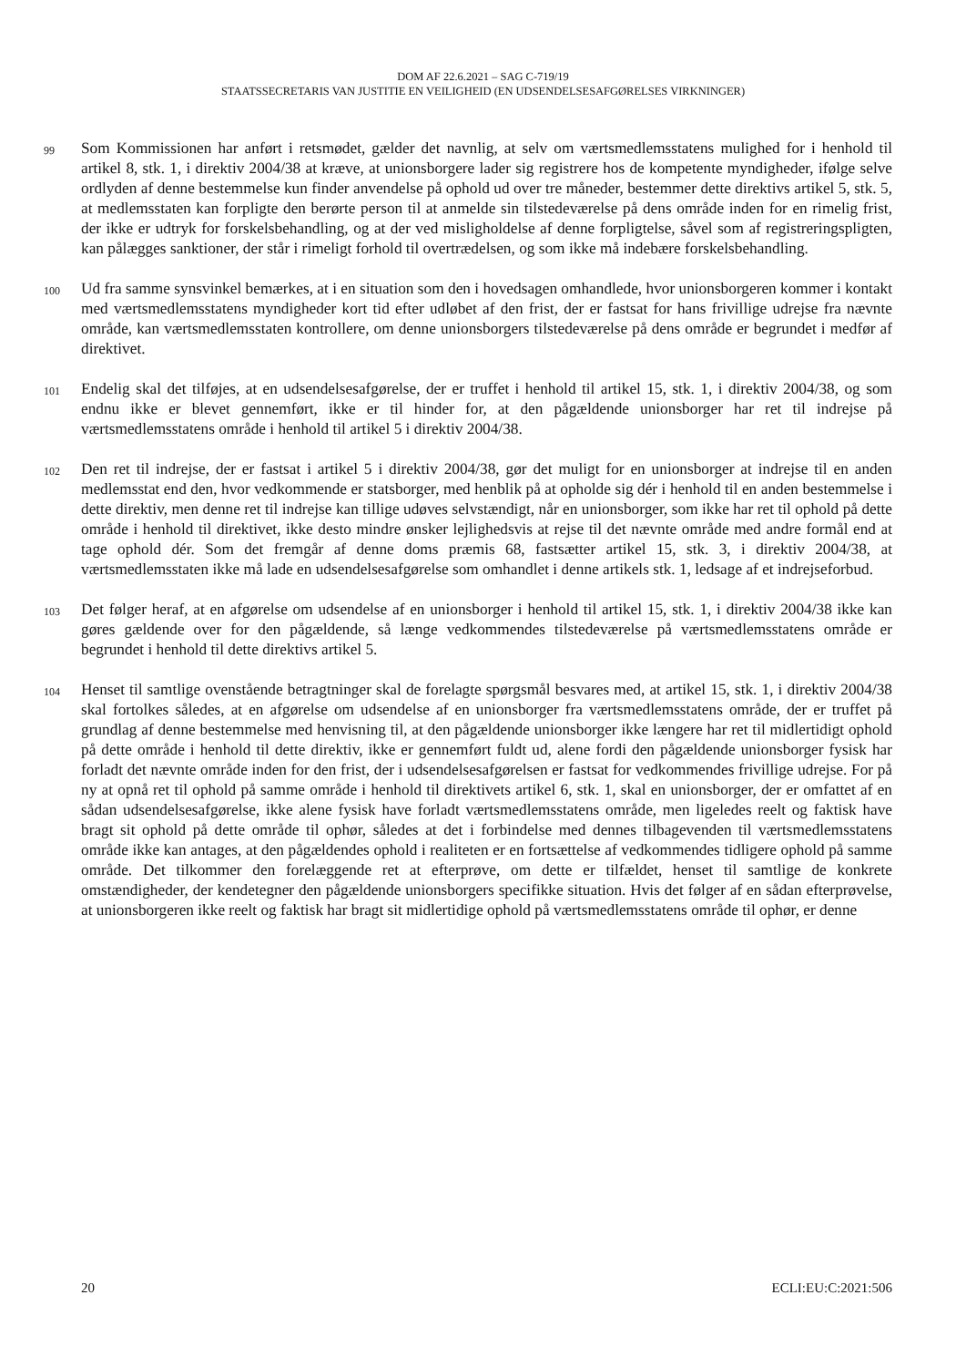DOM AF 22.6.2021 – SAG C-719/19
STAATSSECRETARIS VAN JUSTITIE EN VEILIGHEID (EN UDSENDELSESAFGØRELSES VIRKNINGER)
99 Som Kommissionen har anført i retsmødet, gælder det navnlig, at selv om værtsmedlemsstatens mulighed for i henhold til artikel 8, stk. 1, i direktiv 2004/38 at kræve, at unionsborgere lader sig registrere hos de kompetente myndigheder, ifølge selve ordlyden af denne bestemmelse kun finder anvendelse på ophold ud over tre måneder, bestemmer dette direktivs artikel 5, stk. 5, at medlemsstaten kan forpligte den berørte person til at anmelde sin tilstedeværelse på dens område inden for en rimelig frist, der ikke er udtryk for forskelsbehandling, og at der ved misligholdelse af denne forpligtelse, såvel som af registreringspligten, kan pålægges sanktioner, der står i rimeligt forhold til overtrædelsen, og som ikke må indebære forskelsbehandling.
100 Ud fra samme synsvinkel bemærkes, at i en situation som den i hovedsagen omhandlede, hvor unionsborgeren kommer i kontakt med værtsmedlemsstatens myndigheder kort tid efter udløbet af den frist, der er fastsat for hans frivillige udrejse fra nævnte område, kan værtsmedlemsstaten kontrollere, om denne unionsborgers tilstedeværelse på dens område er begrundet i medfør af direktivet.
101 Endelig skal det tilføjes, at en udsendelsesafgørelse, der er truffet i henhold til artikel 15, stk. 1, i direktiv 2004/38, og som endnu ikke er blevet gennemført, ikke er til hinder for, at den pågældende unionsborger har ret til indrejse på værtsmedlemsstatens område i henhold til artikel 5 i direktiv 2004/38.
102 Den ret til indrejse, der er fastsat i artikel 5 i direktiv 2004/38, gør det muligt for en unionsborger at indrejse til en anden medlemsstat end den, hvor vedkommende er statsborger, med henblik på at opholde sig dér i henhold til en anden bestemmelse i dette direktiv, men denne ret til indrejse kan tillige udøves selvstændigt, når en unionsborger, som ikke har ret til ophold på dette område i henhold til direktivet, ikke desto mindre ønsker lejlighedsvis at rejse til det nævnte område med andre formål end at tage ophold dér. Som det fremgår af denne doms præmis 68, fastsætter artikel 15, stk. 3, i direktiv 2004/38, at værtsmedlemsstaten ikke må lade en udsendelsesafgørelse som omhandlet i denne artikels stk. 1, ledsage af et indrejseforbud.
103 Det følger heraf, at en afgørelse om udsendelse af en unionsborger i henhold til artikel 15, stk. 1, i direktiv 2004/38 ikke kan gøres gældende over for den pågældende, så længe vedkommendes tilstedeværelse på værtsmedlemsstatens område er begrundet i henhold til dette direktivs artikel 5.
104 Henset til samtlige ovenstående betragtninger skal de forelagte spørgsmål besvares med, at artikel 15, stk. 1, i direktiv 2004/38 skal fortolkes således, at en afgørelse om udsendelse af en unionsborger fra værtsmedlemsstatens område, der er truffet på grundlag af denne bestemmelse med henvisning til, at den pågældende unionsborger ikke længere har ret til midlertidigt ophold på dette område i henhold til dette direktiv, ikke er gennemført fuldt ud, alene fordi den pågældende unionsborger fysisk har forladt det nævnte område inden for den frist, der i udsendelsesafgørelsen er fastsat for vedkommendes frivillige udrejse. For på ny at opnå ret til ophold på samme område i henhold til direktivets artikel 6, stk. 1, skal en unionsborger, der er omfattet af en sådan udsendelsesafgørelse, ikke alene fysisk have forladt værtsmedlemsstatens område, men ligeledes reelt og faktisk have bragt sit ophold på dette område til ophør, således at det i forbindelse med dennes tilbagevenden til værtsmedlemsstatens område ikke kan antages, at den pågældendes ophold i realiteten er en fortsættelse af vedkommendes tidligere ophold på samme område. Det tilkommer den forelæggende ret at efterprøve, om dette er tilfældet, henset til samtlige de konkrete omstændigheder, der kendetegner den pågældende unionsborgers specifikke situation. Hvis det følger af en sådan efterprøvelse, at unionsborgeren ikke reelt og faktisk har bragt sit midlertidige ophold på værtsmedlemsstatens område til ophør, er denne
20 ECLI:EU:C:2021:506